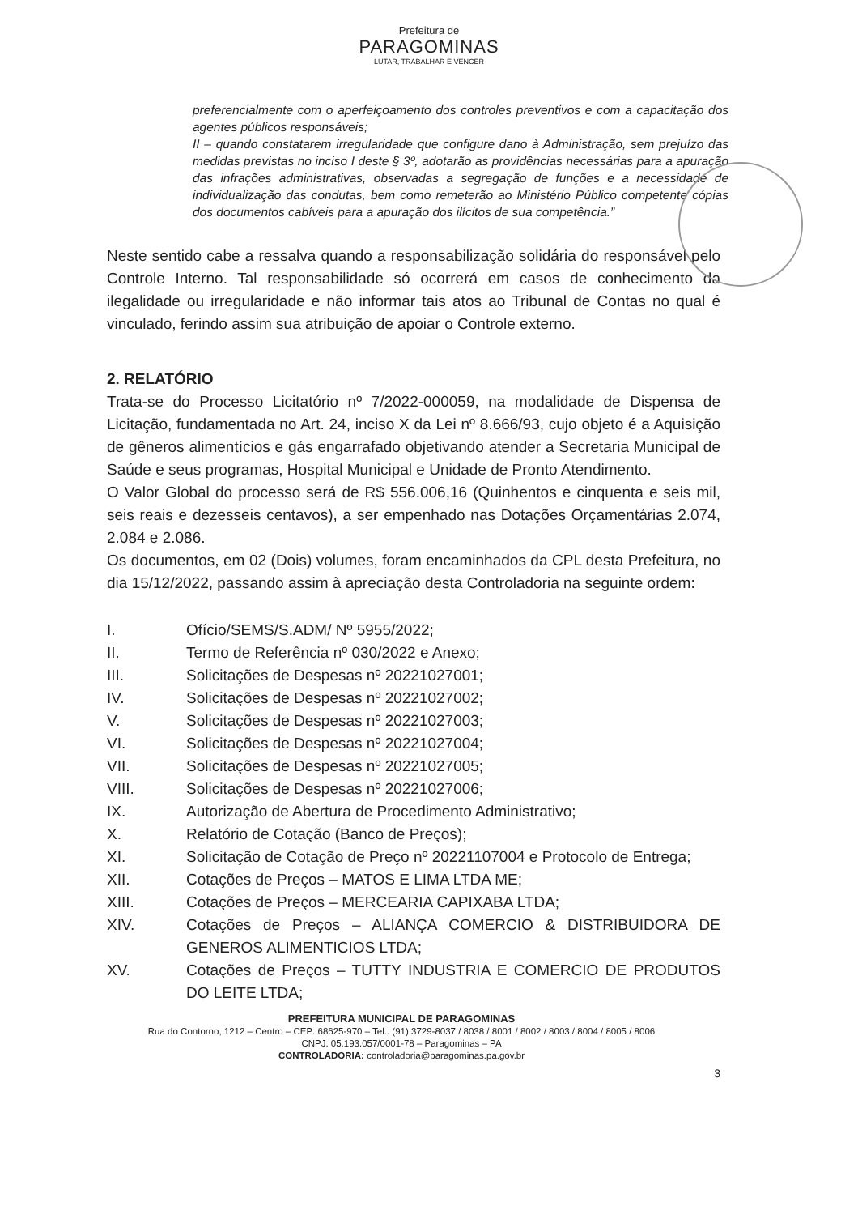Prefeitura de
PARAGOMINAS
LUTAR, TRABALHAR E VENCER
preferencialmente com o aperfeiçoamento dos controles preventivos e com a capacitação dos agentes públicos responsáveis;
II – quando constatarem irregularidade que configure dano à Administração, sem prejuízo das medidas previstas no inciso I deste § 3º, adotarão as providências necessárias para a apuração das infrações administrativas, observadas a segregação de funções e a necessidade de individualização das condutas, bem como remeterão ao Ministério Público competente cópias dos documentos cabíveis para a apuração dos ilícitos de sua competência.”
Neste sentido cabe a ressalva quando a responsabilização solidária do responsável pelo Controle Interno. Tal responsabilidade só ocorrerá em casos de conhecimento da ilegalidade ou irregularidade e não informar tais atos ao Tribunal de Contas no qual é vinculado, ferindo assim sua atribuição de apoiar o Controle externo.
2. RELATÓRIO
Trata-se do Processo Licitatório nº 7/2022-000059, na modalidade de Dispensa de Licitação, fundamentada no Art. 24, inciso X da Lei nº 8.666/93, cujo objeto é a Aquisição de gêneros alimentícios e gás engarrafado objetivando atender a Secretaria Municipal de Saúde e seus programas, Hospital Municipal e Unidade de Pronto Atendimento.
O Valor Global do processo será de R$ 556.006,16 (Quinhentos e cinquenta e seis mil, seis reais e dezesseis centavos), a ser empenhado nas Dotações Orçamentárias 2.074, 2.084 e 2.086.
Os documentos, em 02 (Dois) volumes, foram encaminhados da CPL desta Prefeitura, no dia 15/12/2022, passando assim à apreciação desta Controladoria na seguinte ordem:
I. Ofício/SEMS/S.ADM/ Nº 5955/2022;
II. Termo de Referência nº 030/2022 e Anexo;
III. Solicitações de Despesas nº 20221027001;
IV. Solicitações de Despesas nº 20221027002;
V. Solicitações de Despesas nº 20221027003;
VI. Solicitações de Despesas nº 20221027004;
VII. Solicitações de Despesas nº 20221027005;
VIII. Solicitações de Despesas nº 20221027006;
IX. Autorização de Abertura de Procedimento Administrativo;
X. Relatório de Cotação (Banco de Preços);
XI. Solicitação de Cotação de Preço nº 20221107004 e Protocolo de Entrega;
XII. Cotações de Preços – MATOS E LIMA LTDA ME;
XIII. Cotações de Preços – MERCEARIA CAPIXABA LTDA;
XIV. Cotações de Preços – ALIANÇA COMERCIO & DISTRIBUIDORA DE GENEROS ALIMENTICIOS LTDA;
XV. Cotações de Preços – TUTTY INDUSTRIA E COMERCIO DE PRODUTOS DO LEITE LTDA;
PREFEITURA MUNICIPAL DE PARAGOMINAS
Rua do Contorno, 1212 – Centro – CEP: 68625-970 – Tel.: (91) 3729-8037 / 8038 / 8001 / 8002 / 8003 / 8004 / 8005 / 8006
CNPJ: 05.193.057/0001-78 – Paragominas – PA
CONTROLADORIA: controladoria@paragominas.pa.gov.br
3